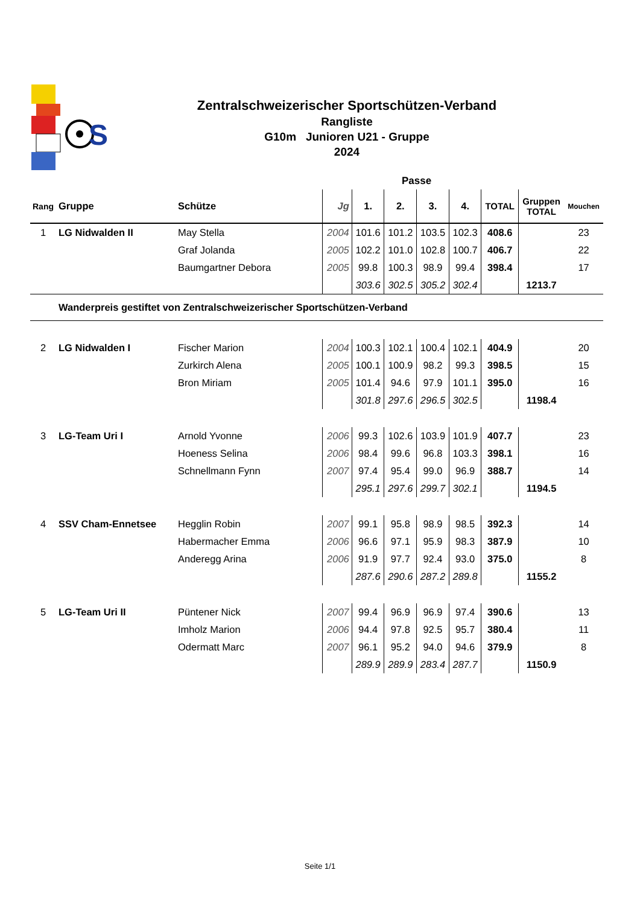S
Zentralschweizerischer Sportschützen-Verband
Rangliste
G10m Junioren U21 - Gruppe
2024
| | | | | Passe | | | | | | |
| --- | --- | --- | --- | --- | --- | --- | --- | --- | --- | --- |
| Rang | Gruppe | Schütze | Jg | 1. | 2. | 3. | 4. | TOTAL | Gruppen TOTAL | Mouchen |
| 1 | LG Nidwalden II | May Stella | 2004 | 101.6 | 101.2 | 103.5 | 102.3 | 408.6 | | 23 |
| | | Graf Jolanda | 2005 | 102.2 | 101.0 | 102.8 | 100.7 | 406.7 | | 22 |
| | | Baumgartner Debora | 2005 | 99.8 | 100.3 | 98.9 | 99.4 | 398.4 | | 17 |
| | | | | 303.6 | 302.5 | 305.2 | 302.4 | | 1213.7 | |
| | Wanderpreis gestiftet von Zentralschweizerischer Sportschützen-Verband | | | | | | | | | |
| 2 | LG Nidwalden I | Fischer Marion | 2004 | 100.3 | 102.1 | 100.4 | 102.1 | 404.9 | | 20 |
| | | Zurkirch Alena | 2005 | 100.1 | 100.9 | 98.2 | 99.3 | 398.5 | | 15 |
| | | Bron Miriam | 2005 | 101.4 | 94.6 | 97.9 | 101.1 | 395.0 | | 16 |
| | | | | 301.8 | 297.6 | 296.5 | 302.5 | | 1198.4 | |
| 3 | LG-Team Uri I | Arnold Yvonne | 2006 | 99.3 | 102.6 | 103.9 | 101.9 | 407.7 | | 23 |
| | | Hoeness Selina | 2006 | 98.4 | 99.6 | 96.8 | 103.3 | 398.1 | | 16 |
| | | Schnellmann Fynn | 2007 | 97.4 | 95.4 | 99.0 | 96.9 | 388.7 | | 14 |
| | | | | 295.1 | 297.6 | 299.7 | 302.1 | | 1194.5 | |
| 4 | SSV Cham-Ennetsee | Hegglin Robin | 2007 | 99.1 | 95.8 | 98.9 | 98.5 | 392.3 | | 14 |
| | | Habermacher Emma | 2006 | 96.6 | 97.1 | 95.9 | 98.3 | 387.9 | | 10 |
| | | Anderegg Arina | 2006 | 91.9 | 97.7 | 92.4 | 93.0 | 375.0 | | 8 |
| | | | | 287.6 | 290.6 | 287.2 | 289.8 | | 1155.2 | |
| 5 | LG-Team Uri II | Püntener Nick | 2007 | 99.4 | 96.9 | 96.9 | 97.4 | 390.6 | | 13 |
| | | Imholz Marion | 2006 | 94.4 | 97.8 | 92.5 | 95.7 | 380.4 | | 11 |
| | | Odermatt Marc | 2007 | 96.1 | 95.2 | 94.0 | 94.6 | 379.9 | | 8 |
| | | | | 289.9 | 289.9 | 283.4 | 287.7 | | 1150.9 | |
Seite 1/1